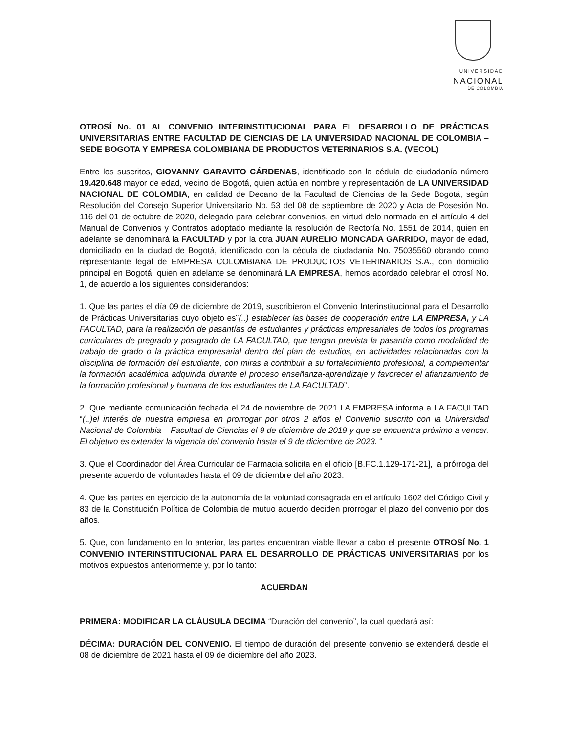UNIVERSIDAD
NACIONAL
DE COLOMBIA
OTROSÍ No. 01 AL CONVENIO INTERINSTITUCIONAL PARA EL DESARROLLO DE PRÁCTICAS UNIVERSITARIAS ENTRE FACULTAD DE CIENCIAS DE LA UNIVERSIDAD NACIONAL DE COLOMBIA – SEDE BOGOTA Y EMPRESA COLOMBIANA DE PRODUCTOS VETERINARIOS S.A. (VECOL)
Entre los suscritos, GIOVANNY GARAVITO CÁRDENAS, identificado con la cédula de ciudadanía número 19.420.648 mayor de edad, vecino de Bogotá, quien actúa en nombre y representación de LA UNIVERSIDAD NACIONAL DE COLOMBIA, en calidad de Decano de la Facultad de Ciencias de la Sede Bogotá, según Resolución del Consejo Superior Universitario No. 53 del 08 de septiembre de 2020 y Acta de Posesión No. 116 del 01 de octubre de 2020, delegado para celebrar convenios, en virtud delo normado en el artículo 4 del Manual de Convenios y Contratos adoptado mediante la resolución de Rectoría No. 1551 de 2014, quien en adelante se denominará la FACULTAD y por la otra JUAN AURELIO MONCADA GARRIDO, mayor de edad, domiciliado en la ciudad de Bogotá, identificado con la cédula de ciudadanía No. 75035560 obrando como representante legal de EMPRESA COLOMBIANA DE PRODUCTOS VETERINARIOS S.A., con domicilio principal en Bogotá, quien en adelante se denominará LA EMPRESA, hemos acordado celebrar el otrosí No. 1, de acuerdo a los siguientes considerandos:
1. Que las partes el día 09 de diciembre de 2019, suscribieron el Convenio Interinstitucional para el Desarrollo de Prácticas Universitarias cuyo objeto es¨(..) establecer las bases de cooperación entre LA EMPRESA, y LA FACULTAD, para la realización de pasantías de estudiantes y prácticas empresariales de todos los programas curriculares de pregrado y postgrado de LA FACULTAD, que tengan prevista la pasantía como modalidad de trabajo de grado o la práctica empresarial dentro del plan de estudios, en actividades relacionadas con la disciplina de formación del estudiante, con miras a contribuir a su fortalecimiento profesional, a complementar la formación académica adquirida durante el proceso enseñanza-aprendizaje y favorecer el afianzamiento de la formación profesional y humana de los estudiantes de LA FACULTAD”.
2. Que mediante comunicación fechada el 24 de noviembre de 2021 LA EMPRESA informa a LA FACULTAD “(..)el interés de nuestra empresa en prorrogar por otros 2 años el Convenio suscrito con la Universidad Nacional de Colombia – Facultad de Ciencias el 9 de diciembre de 2019 y que se encuentra próximo a vencer. El objetivo es extender la vigencia del convenio hasta el 9 de diciembre de 2023. “
3. Que el Coordinador del Área Curricular de Farmacia solicita en el oficio [B.FC.1.129-171-21], la prórroga del presente acuerdo de voluntades hasta el 09 de diciembre del año 2023.
4. Que las partes en ejercicio de la autonomía de la voluntad consagrada en el artículo 1602 del Código Civil y 83 de la Constitución Política de Colombia de mutuo acuerdo deciden prorrogar el plazo del convenio por dos años.
5. Que, con fundamento en lo anterior, las partes encuentran viable llevar a cabo el presente OTROSÍ No. 1 CONVENIO INTERINSTITUCIONAL PARA EL DESARROLLO DE PRÁCTICAS UNIVERSITARIAS por los motivos expuestos anteriormente y, por lo tanto:
ACUERDAN
PRIMERA: MODIFICAR LA CLÁUSULA DECIMA “Duración del convenio”, la cual quedará así:
DÉCIMA: DURACIÓN DEL CONVENIO. El tiempo de duración del presente convenio se extenderá desde el 08 de diciembre de 2021 hasta el 09 de diciembre del año 2023.